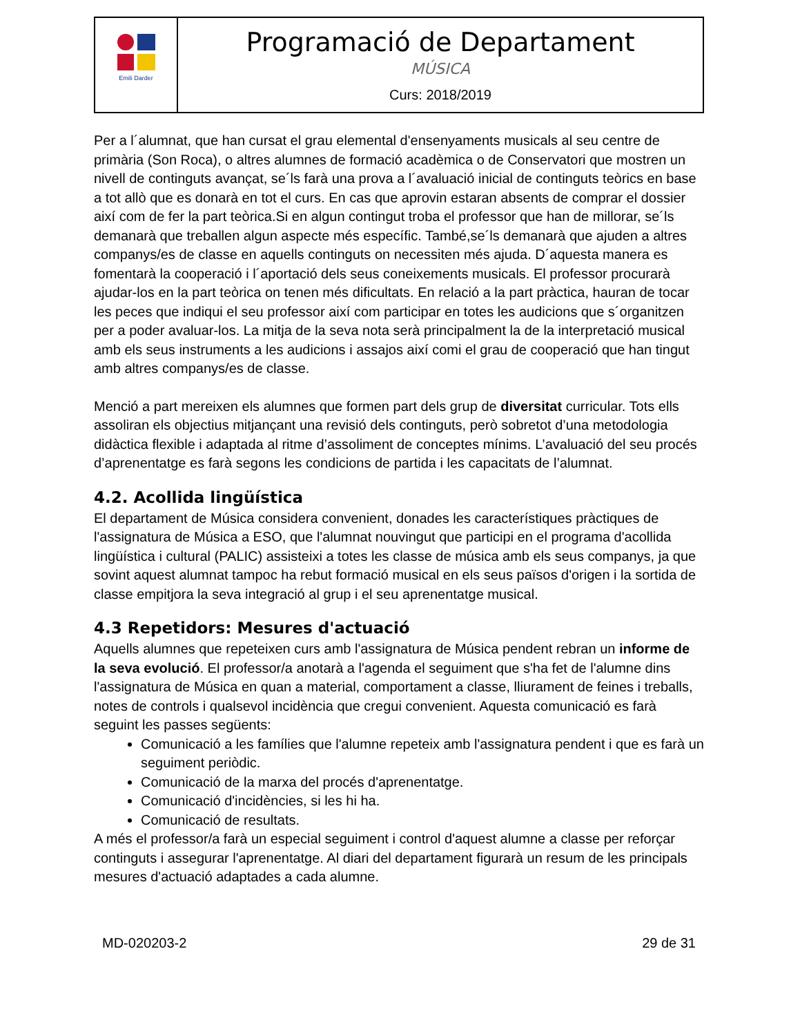| Emili Darder | Programació de Departament MÚSICA Curs: 2018/2019 |
Per a l´alumnat, que han cursat el grau elemental d'ensenyaments musicals al seu centre de primària (Son Roca), o altres alumnes de formació acadèmica o de Conservatori que mostren un nivell de continguts avançat, se´ls farà una prova a l´avaluació inicial de continguts teòrics en base a tot allò que es donarà en tot el curs. En cas que aprovin estaran absents de comprar el dossier així com de fer la part teòrica.Si en algun contingut troba el professor que han de millorar, se´ls demanarà que treballen algun aspecte més específic. També,se´ls demanarà que ajuden a altres companys/es de classe en aquells continguts on necessiten més ajuda. D´aquesta manera es fomentarà la cooperació i l´aportació dels seus coneixements musicals. El professor procurarà ajudar-los en la part teòrica on tenen més dificultats. En relació a la part pràctica, hauran de tocar les peces que indiqui el seu professor així com participar en totes les audicions que s´organitzen per a poder avaluar-los. La mitja de la seva nota serà principalment la de la interpretació musical amb els seus instruments a les audicions i assajos així comi el grau de cooperació que han tingut amb altres companys/es de classe.
Menció a part mereixen els alumnes que formen part dels grup de diversitat curricular. Tots ells assoliran els objectius mitjançant una revisió dels continguts, però sobretot d’una metodologia didàctica flexible i adaptada al ritme d’assoliment de conceptes mínims. L’avaluació del seu procés d’aprenentatge es farà segons les condicions de partida i les capacitats de l’alumnat.
4.2. Acollida lingüística
El departament de Música considera convenient, donades les característiques pràctiques de l'assignatura de Música a ESO, que l'alumnat nouvingut que participi en el programa d'acollida lingüística i cultural (PALIC) assisteixi a totes les classe de música amb els seus companys, ja que sovint aquest alumnat tampoc ha rebut formació musical en els seus països d'origen i la sortida de classe empitjora la seva integració al grup i el seu aprenentatge musical.
4.3 Repetidors: Mesures d'actuació
Aquells alumnes que repeteixen curs amb l'assignatura de Música pendent rebran un informe de la seva evolució. El professor/a anotarà a l'agenda el seguiment que s'ha fet de l'alumne dins l'assignatura de Música en quan a material, comportament a classe, lliurament de feines i treballs, notes de controls i qualsevol incidència que cregui convenient. Aquesta comunicació es farà seguint les passes següents:
Comunicació a les famílies que l'alumne repeteix amb l'assignatura pendent i que es farà un seguiment periòdic.
Comunicació de la marxa del procés d'aprenentatge.
Comunicació d'incidències, si les hi ha.
Comunicació de resultats.
A més el professor/a farà un especial seguiment i control d'aquest alumne a classe per reforçar continguts i assegurar l'aprenentatge. Al diari del departament figurarà un resum de les principals mesures d'actuació adaptades a cada alumne.
MD-020203-2 29 de 31